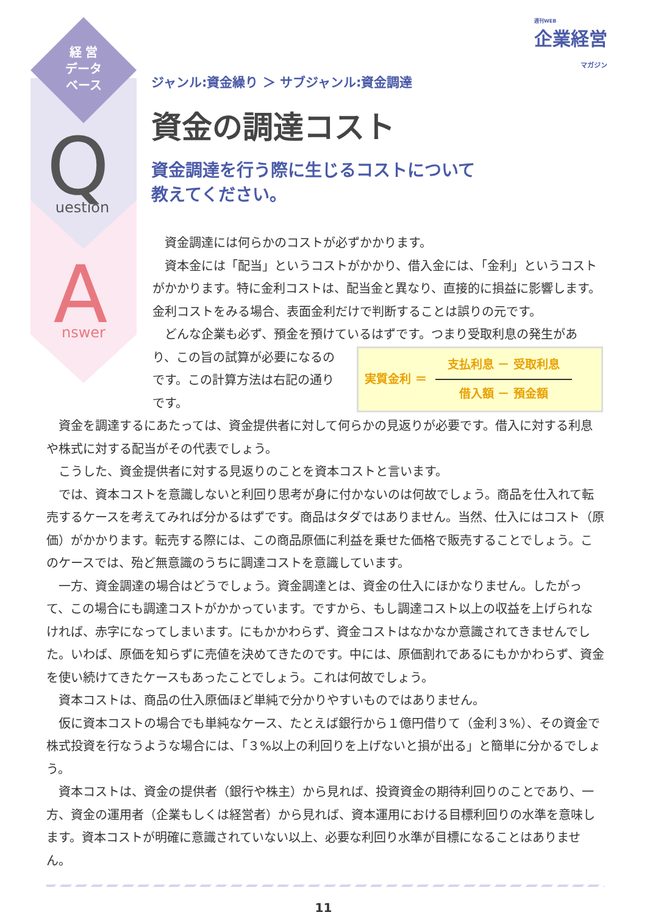経 営
データ
ベース
Q
uestion
A
nswer
週刊WEB
企業経営
マガジン
ジャンル:資金繰り ＞ サブジャンル:資金調達
資金の調達コスト
資金調達を行う際に生じるコストについて
教えてください。
資金調達には何らかのコストが必ずかかります。
資本金には「配当」というコストがかかり、借入金には、「金利」というコストがかかります。特に金利コストは、配当金と異なり、直接的に損益に影響します。金利コストをみる場合、表面金利だけで判断することは誤りの元です。
どんな企業も必ず、預金を預けているはずです。つまり受取利息の発生があ
り、この旨の試算が必要になるのです。この計算方法は右記の通りです。
実質金利 ＝
支払利息 － 受取利息
借入額 － 預金額
資金を調達するにあたっては、資金提供者に対して何らかの見返りが必要です。借入に対する利息や株式に対する配当がその代表でしょう。
こうした、資金提供者に対する見返りのことを資本コストと言います。
では、資本コストを意識しないと利回り思考が身に付かないのは何故でしょう。商品を仕入れて転売するケースを考えてみれば分かるはずです。商品はタダではありません。当然、仕入にはコスト（原価）がかかります。転売する際には、この商品原価に利益を乗せた価格で販売することでしょう。このケースでは、殆ど無意識のうちに調達コストを意識しています。
一方、資金調達の場合はどうでしょう。資金調達とは、資金の仕入にほかなりません。したがって、この場合にも調達コストがかかっています。ですから、もし調達コスト以上の収益を上げられなければ、赤字になってしまいます。にもかかわらず、資金コストはなかなか意識されてきませんでした。いわば、原価を知らずに売値を決めてきたのです。中には、原価割れであるにもかかわらず、資金を使い続けてきたケースもあったことでしょう。これは何故でしょう。
資本コストは、商品の仕入原価ほど単純で分かりやすいものではありません。
仮に資本コストの場合でも単純なケース、たとえば銀行から１億円借りて（金利３%）、その資金で株式投資を行なうような場合には、「３%以上の利回りを上げないと損が出る」と簡単に分かるでしょう。
資本コストは、資金の提供者（銀行や株主）から見れば、投資資金の期待利回りのことであり、一方、資金の運用者（企業もしくは経営者）から見れば、資本運用における目標利回りの水準を意味します。資本コストが明確に意識されていない以上、必要な利回り水準が目標になることはありません。
11